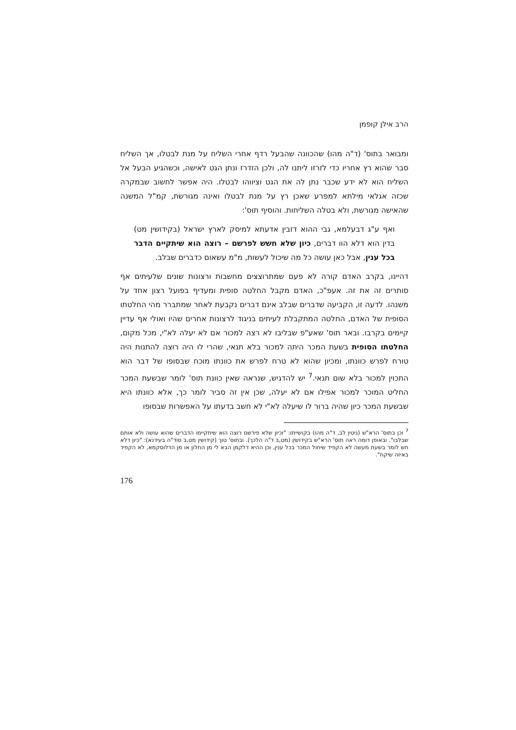הרב אילן קופמן
ומבואר בתוס' (ד"ה מהו) שהכוונה שהבעל רדף אחרי השליח על מנת לבטלו, אך השליח סבר שהוא רץ אחריו כדי לזרזו ליתנו לה, ולכן הזדרז ונתן הגט לאישה, וכשהגיע הבעל אל השליח הוא לא ידע שכבר נתן לה את הגט וציווהו לבטלו. היה אפשר לחשוב שבמקרה שכזה אגלאי מילתא למפרע שאכן רץ על מנת לבטלו ואינה מגורשת, קמ"ל המשנה שהאישה מגורשת, ולא בטלה השליחות. והוסיף תוס':
ואף ע"ג דבעלמא, גבי ההוא דזבין אדעתא למיסק לארץ ישראל (בקידושין מט) בדין הוא דלא הוו דברים, כיון שלא חשש לפרשם – רוצה הוא שיתקיים הדבר בכל ענין, אבל כאן עושה כל מה שיכול לעשות, מ"מ עשאום כדברים שבלב.
דהיינו, בקרב האדם קורה לא פעם שמתרוצצים מחשבות ורצונות שונים שלעיתים אף סותרים זה את זה. אעפ"כ, האדם מקבל החלטה סופית ומעדיף בפועל רצון אחד על משנהו. לדעה זו, הקביעה שדברים שבלב אינם דברים נקבעת לאחר שמתברר מהי החלטתו הסופית של האדם, החלטה המתקבלת לעיתים בניגוד לרצונות אחרים שהיו ואולי אף עדיין קיימים בקרבו. ובאר תוס' שאע"פ שבליבו לא רצה למכור אם לא יעלה לא"י, מכל מקום, החלטתו הסופית בשעת המכר היתה למכור בלא תנאי, שהרי לו היה רוצה להתנות היה טורח לפרש כוונתו, ומכיון שהוא לא טרח לפרש את כוונתו מוכח שבסופו של דבר הוא התכוין למכור בלא שום תנאי.<sup>7</sup> יש להדגיש, שנראה שאין כוונת תוס' לומר שבשעת המכר החליט המוכר למכור אפילו אם לא יעלה, שכן אין זה סביר לומר כך, אלא כוונתו היא שבשעת המכר כיון שהיה ברור לו שיעלה לא"י לא חשב בדעתו על האפשרות שבסופו
<sup>7</sup> וכן בתוס' הרא"ש (גיטין לב, ד"ה מהו) בקושייתו: "וכיון שלא פירשם רוצה הוא שיתקיימו הדברים שהוא עושה ולא אותם שבלבו". ובאופן דומה ראה תוס' הרא"ש בקידושין (מט,ב ד"ה הלכך). ובתוס' טוך (קידושין מט,ב סוד"ה בעידנא): "כיון דלא חש לומר בשעת מעשה לא הקפיד שיחול המכר בכל ענין, וכן ההיא דלקמן הבא לי מן החלון או מן הדלוסקמא, לא הקפיד באיזה שיקח".
176